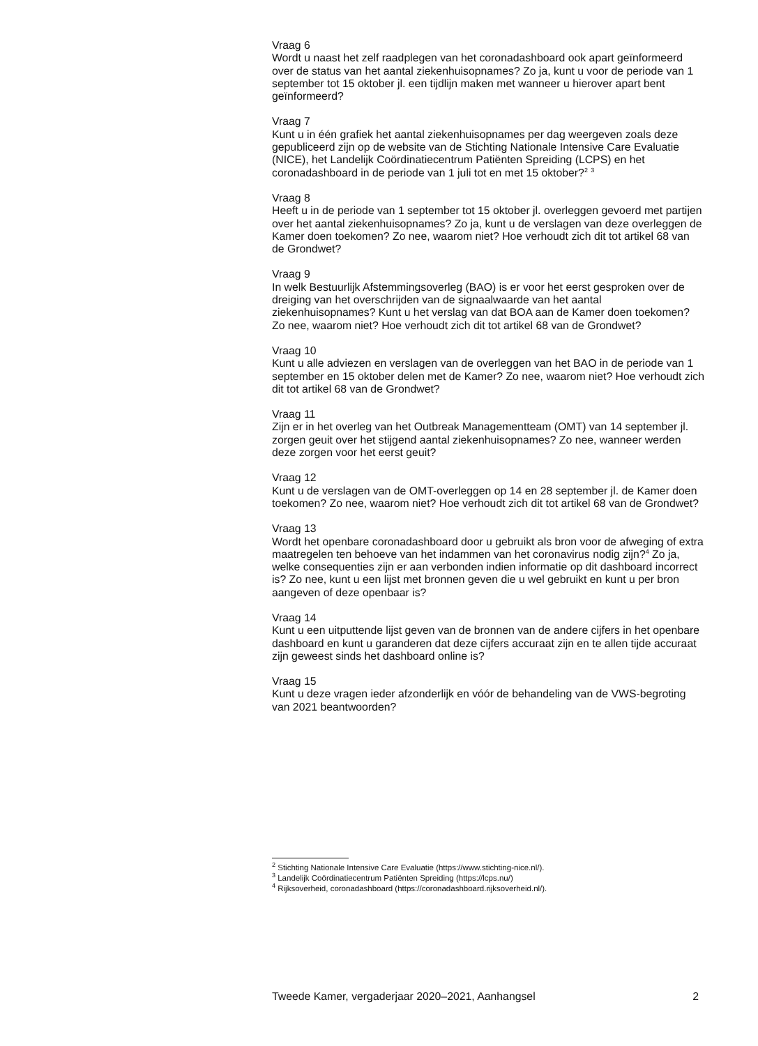Vraag 6
Wordt u naast het zelf raadplegen van het coronadashboard ook apart geïnformeerd over de status van het aantal ziekenhuisopnames? Zo ja, kunt u voor de periode van 1 september tot 15 oktober jl. een tijdlijn maken met wanneer u hierover apart bent geïnformeerd?
Vraag 7
Kunt u in één grafiek het aantal ziekenhuisopnames per dag weergeven zoals deze gepubliceerd zijn op de website van de Stichting Nationale Intensive Care Evaluatie (NICE), het Landelijk Coördinatiecentrum Patiënten Spreiding (LCPS) en het coronadashboard in de periode van 1 juli tot en met 15 oktober?<sup>2</sup> <sup>3</sup>
Vraag 8
Heeft u in de periode van 1 september tot 15 oktober jl. overleggen gevoerd met partijen over het aantal ziekenhuisopnames? Zo ja, kunt u de verslagen van deze overleggen de Kamer doen toekomen? Zo nee, waarom niet? Hoe verhoudt zich dit tot artikel 68 van de Grondwet?
Vraag 9
In welk Bestuurlijk Afstemmingsoverleg (BAO) is er voor het eerst gesproken over de dreiging van het overschrijden van de signaalwaarde van het aantal ziekenhuisopnames? Kunt u het verslag van dat BOA aan de Kamer doen toekomen? Zo nee, waarom niet? Hoe verhoudt zich dit tot artikel 68 van de Grondwet?
Vraag 10
Kunt u alle adviezen en verslagen van de overleggen van het BAO in de periode van 1 september en 15 oktober delen met de Kamer? Zo nee, waarom niet? Hoe verhoudt zich dit tot artikel 68 van de Grondwet?
Vraag 11
Zijn er in het overleg van het Outbreak Managementteam (OMT) van 14 september jl. zorgen geuit over het stijgend aantal ziekenhuisopnames? Zo nee, wanneer werden deze zorgen voor het eerst geuit?
Vraag 12
Kunt u de verslagen van de OMT-overleggen op 14 en 28 september jl. de Kamer doen toekomen? Zo nee, waarom niet? Hoe verhoudt zich dit tot artikel 68 van de Grondwet?
Vraag 13
Wordt het openbare coronadashboard door u gebruikt als bron voor de afweging of extra maatregelen ten behoeve van het indammen van het coronavirus nodig zijn?<sup>4</sup> Zo ja, welke consequenties zijn er aan verbonden indien informatie op dit dashboard incorrect is? Zo nee, kunt u een lijst met bronnen geven die u wel gebruikt en kunt u per bron aangeven of deze openbaar is?
Vraag 14
Kunt u een uitputtende lijst geven van de bronnen van de andere cijfers in het openbare dashboard en kunt u garanderen dat deze cijfers accuraat zijn en te allen tijde accuraat zijn geweest sinds het dashboard online is?
Vraag 15
Kunt u deze vragen ieder afzonderlijk en vóór de behandeling van de VWS-begroting van 2021 beantwoorden?
<sup>2</sup> Stichting Nationale Intensive Care Evaluatie (https://www.stichting-nice.nl/).
<sup>3</sup> Landelijk Coördinatiecentrum Patiënten Spreiding (https://lcps.nu/)
<sup>4</sup> Rijksoverheid, coronadashboard (https://coronadashboard.rijksoverheid.nl/).
Tweede Kamer, vergaderjaar 2020–2021, Aanhangsel 2